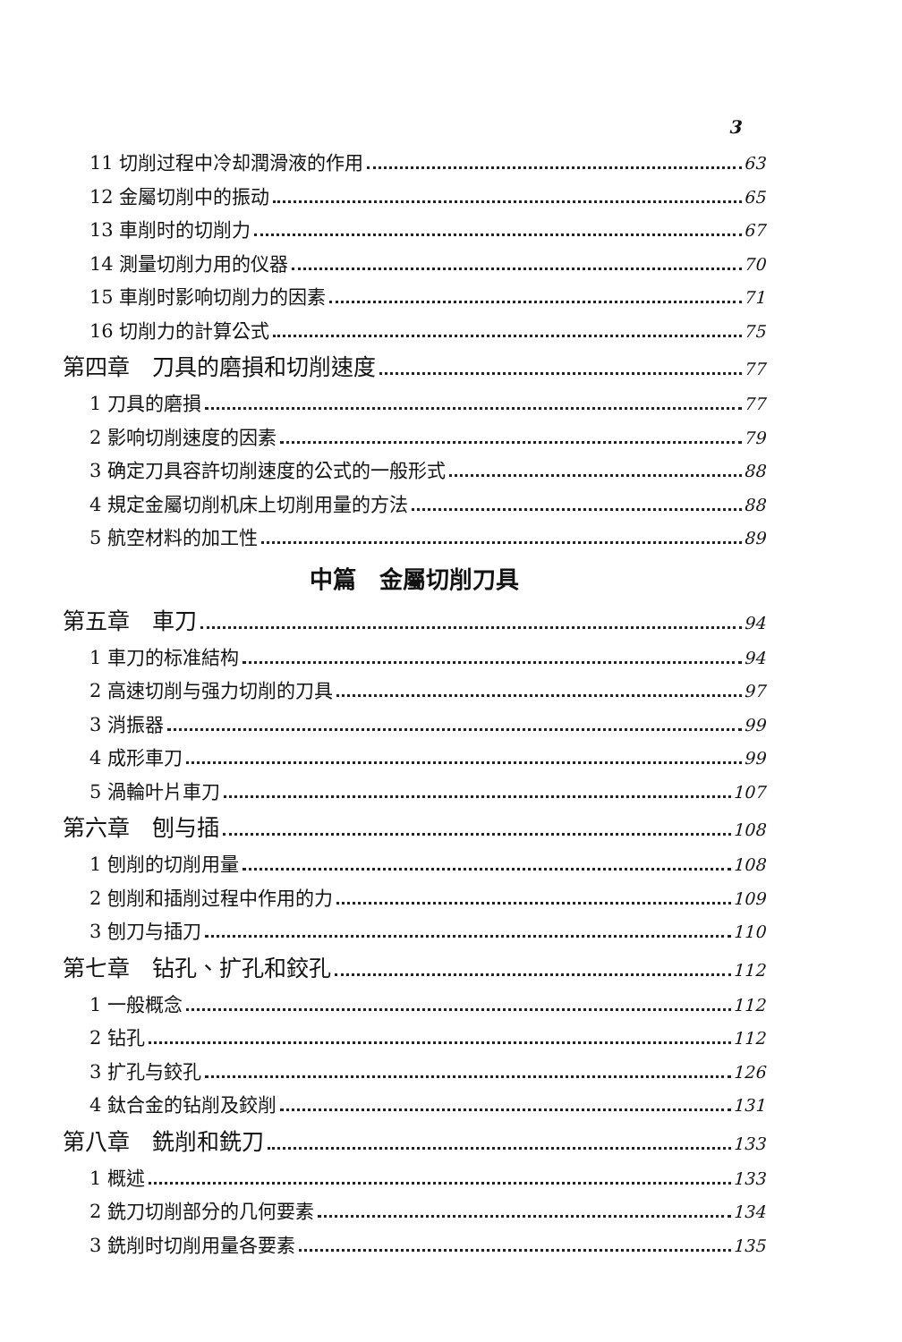3
11 切削过程中冷却潤滑液的作用 63
12 金屬切削中的振动 65
13 車削时的切削力 67
14 測量切削力用的仪器 70
15 車削时影响切削力的因素 71
16 切削力的計算公式 75
第四章　刀具的磨損和切削速度 77
1 刀具的磨損 77
2 影响切削速度的因素 79
3 确定刀具容許切削速度的公式的一般形式 88
4 規定金屬切削机床上切削用量的方法 88
5 航空材料的加工性 89
中篇　金屬切削刀具
第五章　車刀 94
1 車刀的标准結构 94
2 高速切削与强力切削的刀具 97
3 消振器 99
4 成形車刀 99
5 渦輪叶片車刀 107
第六章　刨与插 108
1 刨削的切削用量 108
2 刨削和插削过程中作用的力 109
3 刨刀与插刀 110
第七章　钻孔、扩孔和鉸孔 112
1 一般概念 112
2 钻孔 112
3 扩孔与鉸孔 126
4 鈦合金的钻削及鉸削 131
第八章　銑削和銑刀 133
1 概述 133
2 銑刀切削部分的几何要素 134
3 銑削时切削用量各要素 135